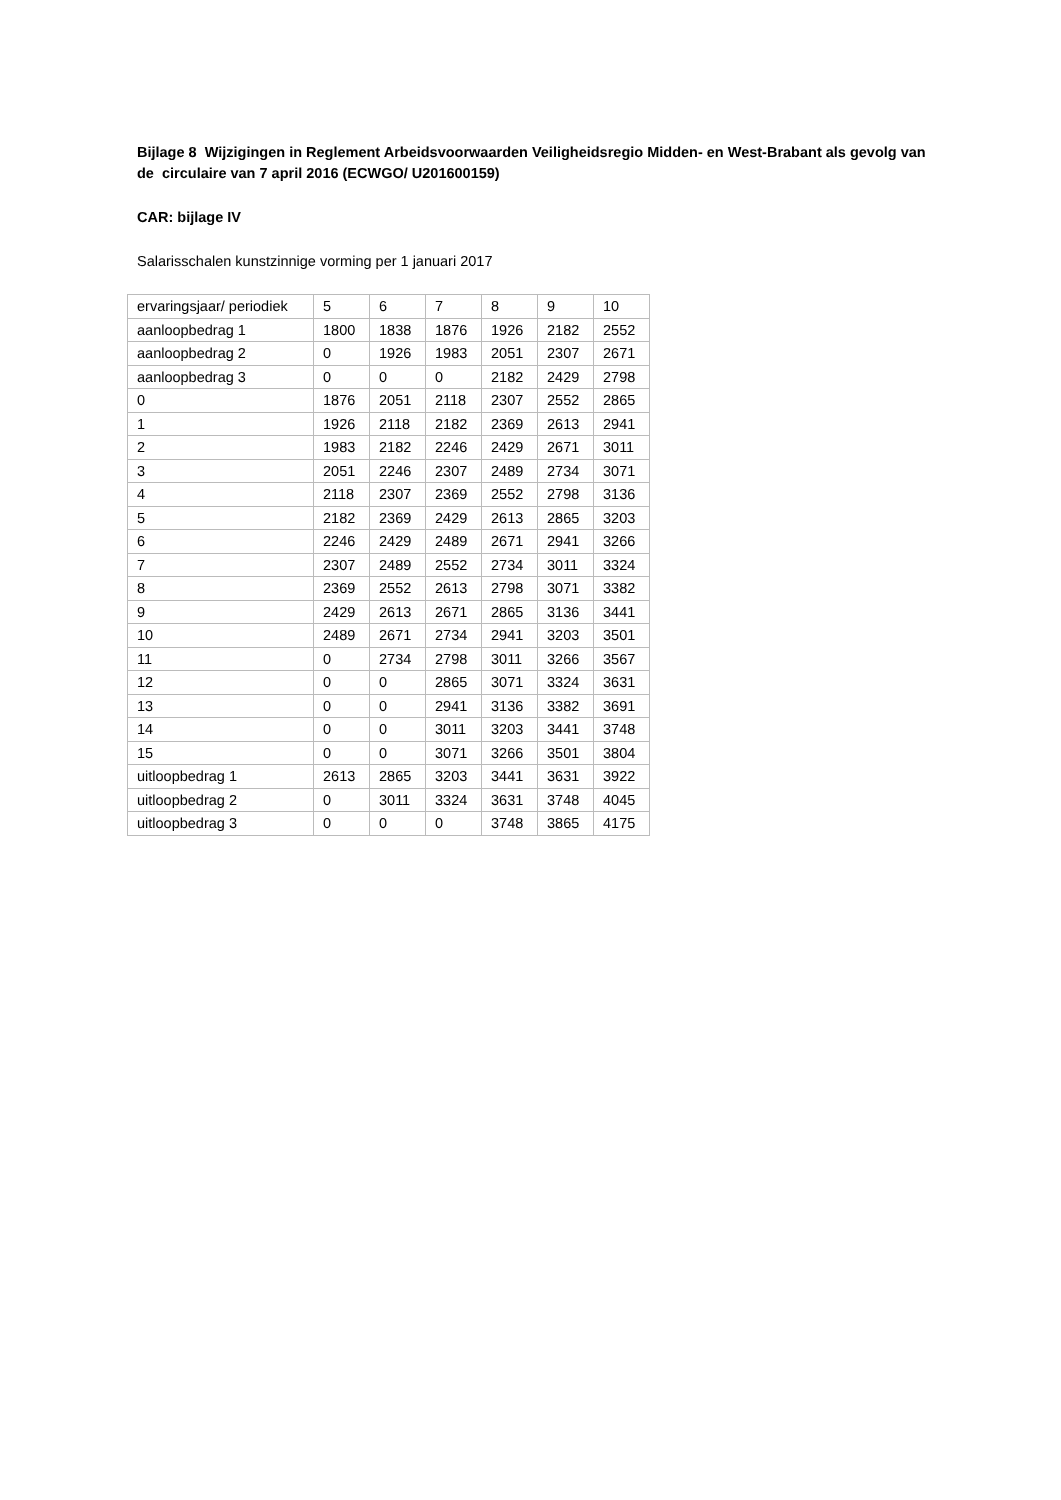Bijlage 8 Wijzigingen in Reglement Arbeidsvoorwaarden Veiligheidsregio Midden- en West-Brabant als gevolg van de circulaire van 7 april 2016 (ECWGO/ U201600159)
CAR: bijlage IV
Salarisschalen kunstzinnige vorming per 1 januari 2017
| ervaringsjaar/ periodiek | 5 | 6 | 7 | 8 | 9 | 10 |
| aanloopbedrag 1 | 1800 | 1838 | 1876 | 1926 | 2182 | 2552 |
| aanloopbedrag 2 | 0 | 1926 | 1983 | 2051 | 2307 | 2671 |
| aanloopbedrag 3 | 0 | 0 | 0 | 2182 | 2429 | 2798 |
| 0 | 1876 | 2051 | 2118 | 2307 | 2552 | 2865 |
| 1 | 1926 | 2118 | 2182 | 2369 | 2613 | 2941 |
| 2 | 1983 | 2182 | 2246 | 2429 | 2671 | 3011 |
| 3 | 2051 | 2246 | 2307 | 2489 | 2734 | 3071 |
| 4 | 2118 | 2307 | 2369 | 2552 | 2798 | 3136 |
| 5 | 2182 | 2369 | 2429 | 2613 | 2865 | 3203 |
| 6 | 2246 | 2429 | 2489 | 2671 | 2941 | 3266 |
| 7 | 2307 | 2489 | 2552 | 2734 | 3011 | 3324 |
| 8 | 2369 | 2552 | 2613 | 2798 | 3071 | 3382 |
| 9 | 2429 | 2613 | 2671 | 2865 | 3136 | 3441 |
| 10 | 2489 | 2671 | 2734 | 2941 | 3203 | 3501 |
| 11 | 0 | 2734 | 2798 | 3011 | 3266 | 3567 |
| 12 | 0 | 0 | 2865 | 3071 | 3324 | 3631 |
| 13 | 0 | 0 | 2941 | 3136 | 3382 | 3691 |
| 14 | 0 | 0 | 3011 | 3203 | 3441 | 3748 |
| 15 | 0 | 0 | 3071 | 3266 | 3501 | 3804 |
| uitloopbedrag 1 | 2613 | 2865 | 3203 | 3441 | 3631 | 3922 |
| uitloopbedrag 2 | 0 | 3011 | 3324 | 3631 | 3748 | 4045 |
| uitloopbedrag 3 | 0 | 0 | 0 | 3748 | 3865 | 4175 |